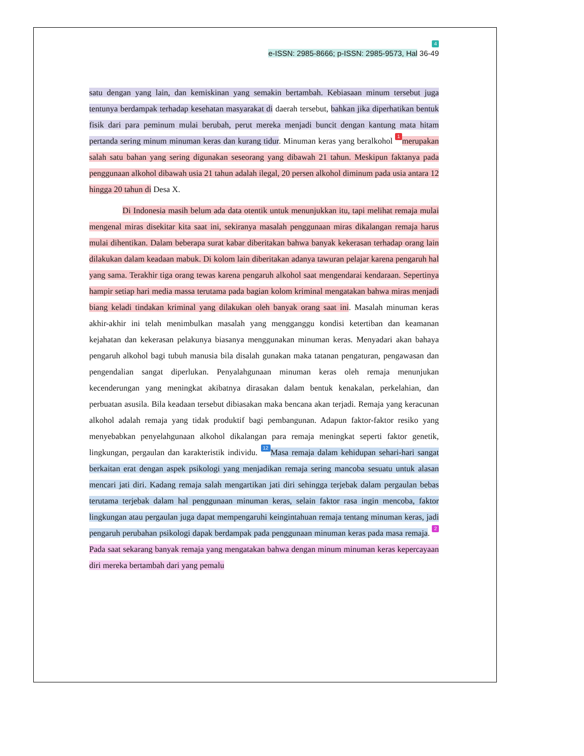4
e-ISSN: 2985-8666; p-ISSN: 2985-9573, Hal 36-49
satu dengan yang lain, dan kemiskinan yang semakin bertambah. Kebiasaan minum tersebut juga tentunya berdampak terhadap kesehatan masyarakat di daerah tersebut, bahkan jika diperhatikan bentuk fisik dari para peminum mulai berubah, perut mereka menjadi buncit dengan kantung mata hitam pertanda sering minum minuman keras dan kurang tidur. Minuman keras yang beralkohol 1 merupakan salah satu bahan yang sering digunakan seseorang yang dibawah 21 tahun. Meskipun faktanya pada penggunaan alkohol dibawah usia 21 tahun adalah ilegal, 20 persen alkohol diminum pada usia antara 12 hingga 20 tahun di Desa X.
Di Indonesia masih belum ada data otentik untuk menunjukkan itu, tapi melihat remaja mulai mengenal miras disekitar kita saat ini, sekiranya masalah penggunaan miras dikalangan remaja harus mulai dihentikan. Dalam beberapa surat kabar diberitakan bahwa banyak kekerasan terhadap orang lain dilakukan dalam keadaan mabuk. Di kolom lain diberitakan adanya tawuran pelajar karena pengaruh hal yang sama. Terakhir tiga orang tewas karena pengaruh alkohol saat mengendarai kendaraan. Sepertinya hampir setiap hari media massa terutama pada bagian kolom kriminal mengatakan bahwa miras menjadi biang keladi tindakan kriminal yang dilakukan oleh banyak orang saat ini. Masalah minuman keras akhir-akhir ini telah menimbulkan masalah yang mengganggu kondisi ketertiban dan keamanan kejahatan dan kekerasan pelakunya biasanya menggunakan minuman keras. Menyadari akan bahaya pengaruh alkohol bagi tubuh manusia bila disalah gunakan maka tatanan pengaturan, pengawasan dan pengendalian sangat diperlukan. Penyalahgunaan minuman keras oleh remaja menunjukan kecenderungan yang meningkat akibatnya dirasakan dalam bentuk kenakalan, perkelahian, dan perbuatan asusila. Bila keadaan tersebut dibiasakan maka bencana akan terjadi. Remaja yang keracunan alkohol adalah remaja yang tidak produktif bagi pembangunan. Adapun faktor-faktor resiko yang menyebabkan penyelahgunaan alkohol dikalangan para remaja meningkat seperti faktor genetik, lingkungan, pergaulan dan karakteristik individu. 12 Masa remaja dalam kehidupan sehari-hari sangat berkaitan erat dengan aspek psikologi yang menjadikan remaja sering mancoba sesuatu untuk alasan mencari jati diri. Kadang remaja salah mengartikan jati diri sehingga terjebak dalam pergaulan bebas terutama terjebak dalam hal penggunaan minuman keras, selain faktor rasa ingin mencoba, faktor lingkungan atau pergaulan juga dapat mempengaruhi keingintahuan remaja tentang minuman keras, jadi pengaruh perubahan psikologi dapak berdampak pada penggunaan minuman keras pada masa remaja. 2 Pada saat sekarang banyak remaja yang mengatakan bahwa dengan minum minuman keras kepercayaan diri mereka bertambah dari yang pemalu